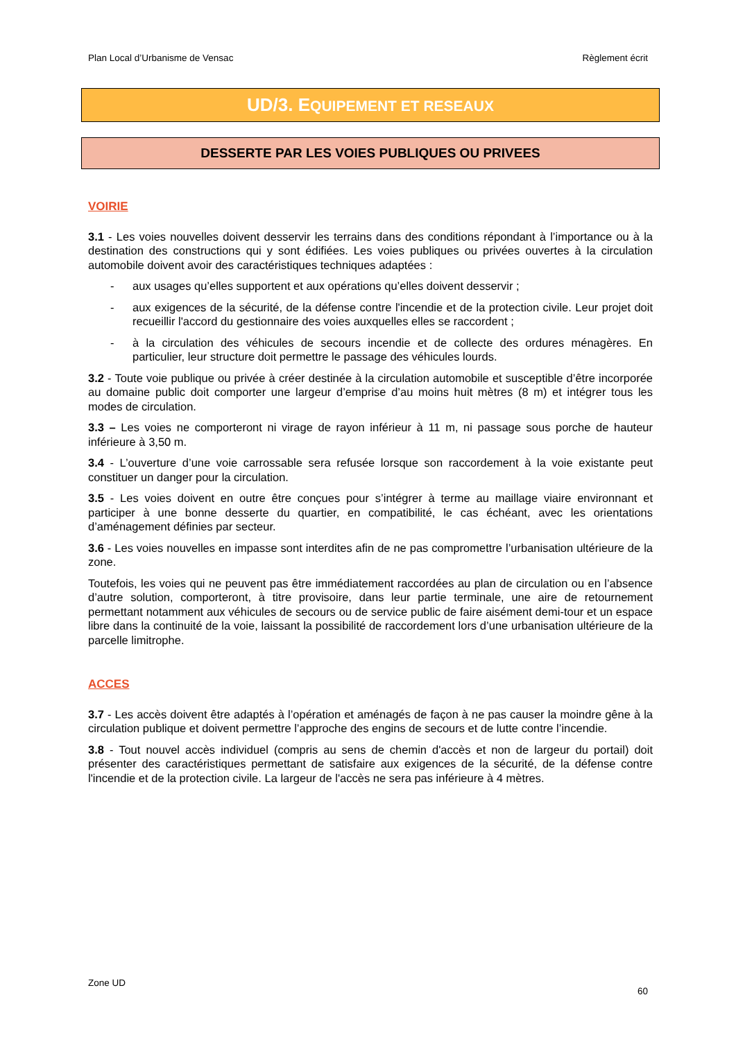Plan Local d’Urbanisme de Vensac Règlement écrit
UD/3. EQUIPEMENT ET RESEAUX
DESSERTE PAR LES VOIES PUBLIQUES OU PRIVEES
VOIRIE
3.1 - Les voies nouvelles doivent desservir les terrains dans des conditions répondant à l’importance ou à la destination des constructions qui y sont édifiées. Les voies publiques ou privées ouvertes à la circulation automobile doivent avoir des caractéristiques techniques adaptées :
- aux usages qu’elles supportent et aux opérations qu’elles doivent desservir ;
- aux exigences de la sécurité, de la défense contre l'incendie et de la protection civile. Leur projet doit recueillir l'accord du gestionnaire des voies auxquelles elles se raccordent ;
- à la circulation des véhicules de secours incendie et de collecte des ordures ménagères. En particulier, leur structure doit permettre le passage des véhicules lourds.
3.2 - Toute voie publique ou privée à créer destinée à la circulation automobile et susceptible d’être incorporée au domaine public doit comporter une largeur d’emprise d’au moins huit mètres (8 m) et intégrer tous les modes de circulation.
3.3 – Les voies ne comporteront ni virage de rayon inférieur à 11 m, ni passage sous porche de hauteur inférieure à 3,50 m.
3.4 - L’ouverture d’une voie carrossable sera refusée lorsque son raccordement à la voie existante peut constituer un danger pour la circulation.
3.5 - Les voies doivent en outre être conçues pour s’intégrer à terme au maillage viaire environnant et participer à une bonne desserte du quartier, en compatibilité, le cas échéant, avec les orientations d’aménagement définies par secteur.
3.6 - Les voies nouvelles en impasse sont interdites afin de ne pas compromettre l’urbanisation ultérieure de la zone.
Toutefois, les voies qui ne peuvent pas être immédiatement raccordées au plan de circulation ou en l’absence d’autre solution, comporteront, à titre provisoire, dans leur partie terminale, une aire de retournement permettant notamment aux véhicules de secours ou de service public de faire aisément demi-tour et un espace libre dans la continuité de la voie, laissant la possibilité de raccordement lors d’une urbanisation ultérieure de la parcelle limitrophe.
ACCES
3.7 - Les accès doivent être adaptés à l’opération et aménagés de façon à ne pas causer la moindre gêne à la circulation publique et doivent permettre l’approche des engins de secours et de lutte contre l’incendie.
3.8 - Tout nouvel accès individuel (compris au sens de chemin d'accès et non de largeur du portail) doit présenter des caractéristiques permettant de satisfaire aux exigences de la sécurité, de la défense contre l'incendie et de la protection civile. La largeur de l'accès ne sera pas inférieure à 4 mètres.
Zone UD 60